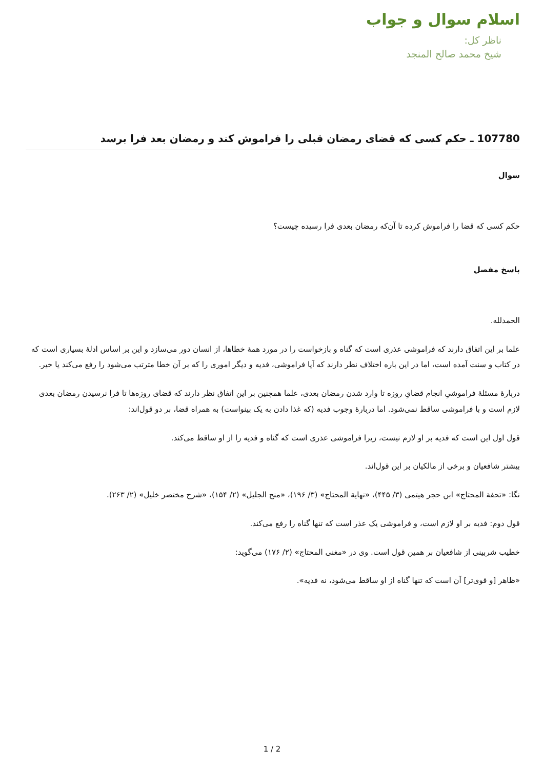اسلام سوال و جواب
ناظر کل:
شیخ محمد صالح المنجد
107780 ـ حکم کسی که قضای رمضان قبلی را فراموش کند و رمضان بعد فرا برسد
سوال
حکم کسی که قضا را فراموش کرده تا آن‌که رمضان بعدی فرا رسیده چیست؟
پاسخ مفصل
الحمدلله.
علما بر این اتفاق دارند که فراموشی عذری است که گناه و بازخواست را در مورد همهٔ خطاها، از انسان دور می‌سازد و این بر اساس ادلهٔ بسیاری است که در کتاب و سنت آمده است، اما در این باره اختلاف نظر دارند که آیا فراموشی، فدیه و دیگر اموری را که بر آن خطا مترتب می‌شود را رفع می‌کند یا خیر.
دربارهٔ مسئلهٔ فراموشیِ انجام قضایِ روزه تا وارد شدن رمضان بعدی، علما همچنین بر این اتفاق نظر دارند که قضای روزه‌ها تا فرا نرسیدن رمضان بعدی لازم است و با فراموشی ساقط نمی‌شود. اما دربارهٔ وجوب فدیه (که غذا دادن به یک بینواست) به همراه قضا، بر دو قول‌اند:
قول اول این است که فدیه بر او لازم نیست، زیرا فراموشی عذری است که گناه و فدیه را از او ساقط می‌کند.
بیشتر شافعیان و برخی از مالکیان بر این قول‌اند.
نگا: «تحفة المحتاج» ابن حجر هیتمی (۳/ ۴۴۵)، «نهایة المحتاج» (۳/ ۱۹۶)، «منح الجلیل» (۲/ ۱۵۴)، «شرح مختصر خلیل» (۲/ ۲۶۳).
قول دوم: فدیه بر او لازم است، و فراموشی یک عذر است که تنها گناه را رفع می‌کند.
خطیب شربینی از شافعیان بر همین قول است. وی در «مغنی المحتاج» (۲/ ۱۷۶) می‌گوید:
«ظاهر [و قوی‌تر] آن است که تنها گناه از او ساقط می‌شود، نه فدیه».
1 / 2